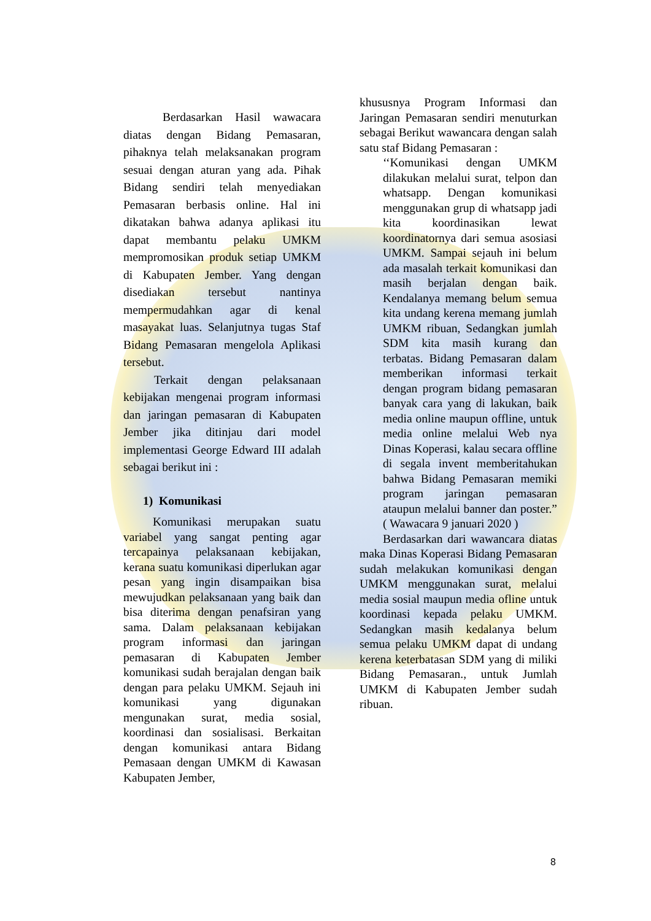Berdasarkan Hasil wawacara diatas dengan Bidang Pemasaran, pihaknya telah melaksanakan program sesuai dengan aturan yang ada. Pihak Bidang sendiri telah menyediakan Pemasaran berbasis online. Hal ini dikatakan bahwa adanya aplikasi itu dapat membantu pelaku UMKM mempromosikan produk setiap UMKM di Kabupaten Jember. Yang dengan disediakan tersebut nantinya mempermudahkan agar di kenal masayakat luas. Selanjutnya tugas Staf Bidang Pemasaran mengelola Aplikasi tersebut.
Terkait dengan pelaksanaan kebijakan mengenai program informasi dan jaringan pemasaran di Kabupaten Jember jika ditinjau dari model implementasi George Edward III adalah sebagai berikut ini :
1) Komunikasi
Komunikasi merupakan suatu variabel yang sangat penting agar tercapainya pelaksanaan kebijakan, kerana suatu komunikasi diperlukan agar pesan yang ingin disampaikan bisa mewujudkan pelaksanaan yang baik dan bisa diterima dengan penafsiran yang sama. Dalam pelaksanaan kebijakan program informasi dan jaringan pemasaran di Kabupaten Jember komunikasi sudah berajalan dengan baik dengan para pelaku UMKM. Sejauh ini komunikasi yang digunakan mengunakan surat, media sosial, koordinasi dan sosialisasi. Berkaitan dengan komunikasi antara Bidang Pemasaan dengan UMKM di Kawasan Kabupaten Jember,
khususnya Program Informasi dan Jaringan Pemasaran sendiri menuturkan sebagai Berikut wawancara dengan salah satu staf Bidang Pemasaran :
‘‘Komunikasi dengan UMKM dilakukan melalui surat, telpon dan whatsapp. Dengan komunikasi menggunakan grup di whatsapp jadi kita koordinasikan lewat koordinatornya dari semua asosiasi UMKM. Sampai sejauh ini belum ada masalah terkait komunikasi dan masih berjalan dengan baik. Kendalanya memang belum semua kita undang kerena memang jumlah UMKM ribuan, Sedangkan jumlah SDM kita masih kurang dan terbatas. Bidang Pemasaran dalam memberikan informasi terkait dengan program bidang pemasaran banyak cara yang di lakukan, baik media online maupun offline, untuk media online melalui Web nya Dinas Koperasi, kalau secara offline di segala invent memberitahukan bahwa Bidang Pemasaran memiki program jaringan pemasaran ataupun melalui banner dan poster.” ( Wawacara 9 januari 2020 )
Berdasarkan dari wawancara diatas maka Dinas Koperasi Bidang Pemasaran sudah melakukan komunikasi dengan UMKM menggunakan surat, melalui media sosial maupun media ofline untuk koordinasi kepada pelaku UMKM. Sedangkan masih kedalanya belum semua pelaku UMKM dapat di undang kerena keterbatasan SDM yang di miliki Bidang Pemasaran., untuk Jumlah UMKM di Kabupaten Jember sudah ribuan.
8